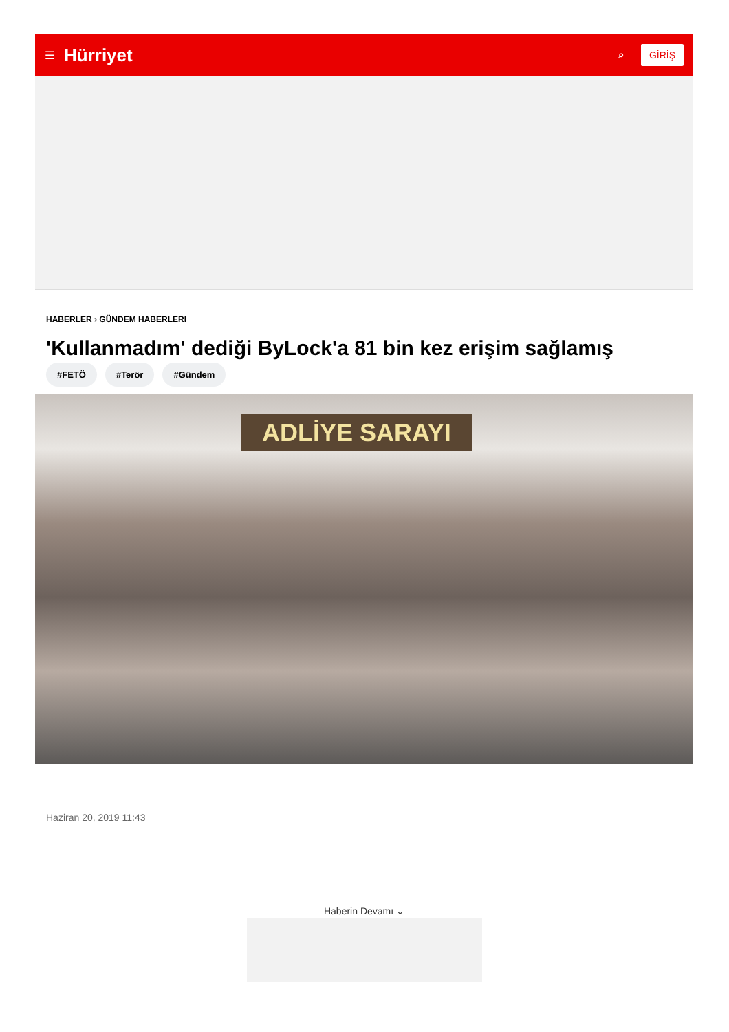☰ Hürriyet ⌕ GİRİŞ
HABERLER › GÜNDEM HABERLERI
'Kullanmadım' dediği ByLock'a 81 bin kez erişim sağlamış
#FETÖ #Terör #Gündem
ADLİYE SARAYI
Haziran 20, 2019 11:43
Haberin Devamı ⌄